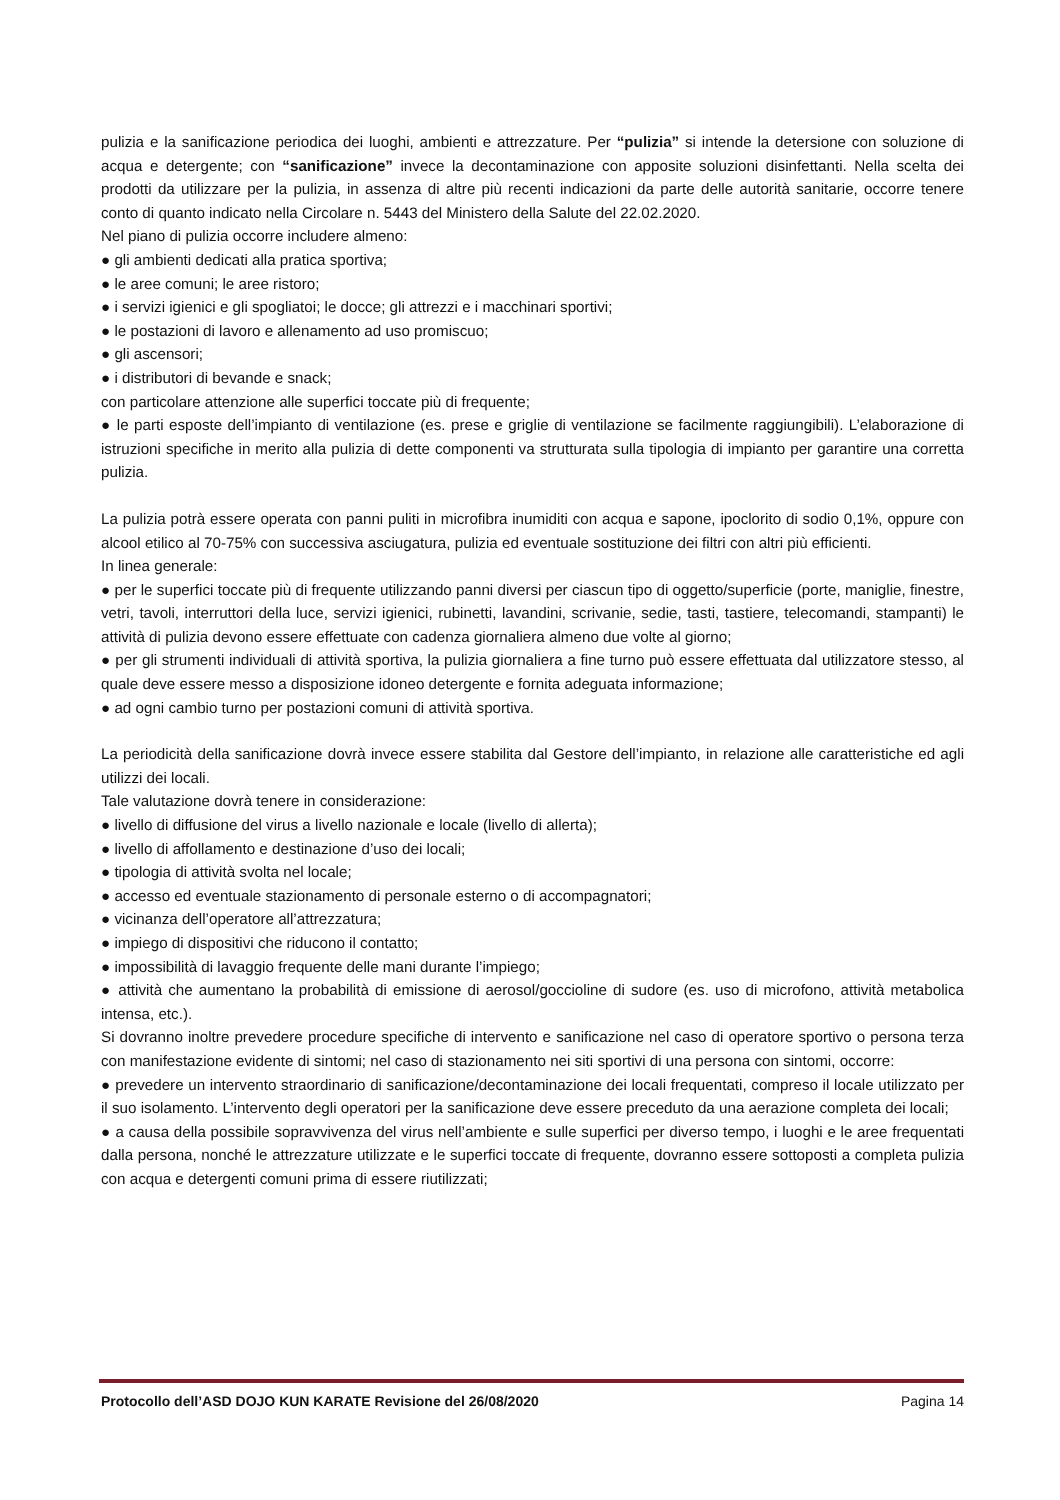pulizia e la sanificazione periodica dei luoghi, ambienti e attrezzature. Per “pulizia” si intende la detersione con soluzione di acqua e detergente; con “sanificazione” invece la decontaminazione con apposite soluzioni disinfettanti. Nella scelta dei prodotti da utilizzare per la pulizia, in assenza di altre più recenti indicazioni da parte delle autorità sanitarie, occorre tenere conto di quanto indicato nella Circolare n. 5443 del Ministero della Salute del 22.02.2020.
Nel piano di pulizia occorre includere almeno:
● gli ambienti dedicati alla pratica sportiva;
● le aree comuni; le aree ristoro;
● i servizi igienici e gli spogliatoi; le docce; gli attrezzi e i macchinari sportivi;
● le postazioni di lavoro e allenamento ad uso promiscuo;
● gli ascensori;
● i distributori di bevande e snack;
con particolare attenzione alle superfici toccate più di frequente;
● le parti esposte dell’impianto di ventilazione (es. prese e griglie di ventilazione se facilmente raggiungibili). L’elaborazione di istruzioni specifiche in merito alla pulizia di dette componenti va strutturata sulla tipologia di impianto per garantire una corretta pulizia.
La pulizia potrà essere operata con panni puliti in microfibra inumiditi con acqua e sapone, ipoclorito di sodio 0,1%, oppure con alcool etilico al 70-75% con successiva asciugatura, pulizia ed eventuale sostituzione dei filtri con altri più efficienti.
In linea generale:
● per le superfici toccate più di frequente utilizzando panni diversi per ciascun tipo di oggetto/superficie (porte, maniglie, finestre, vetri, tavoli, interruttori della luce, servizi igienici, rubinetti, lavandini, scrivanie, sedie, tasti, tastiere, telecomandi, stampanti) le attività di pulizia devono essere effettuate con cadenza giornaliera almeno due volte al giorno;
● per gli strumenti individuali di attività sportiva, la pulizia giornaliera a fine turno può essere effettuata dal utilizzatore stesso, al quale deve essere messo a disposizione idoneo detergente e fornita adeguata informazione;
● ad ogni cambio turno per postazioni comuni di attività sportiva.
La periodicità della sanificazione dovrà invece essere stabilita dal Gestore dell’impianto, in relazione alle caratteristiche ed agli utilizzi dei locali.
Tale valutazione dovrà tenere in considerazione:
● livello di diffusione del virus a livello nazionale e locale (livello di allerta);
● livello di affollamento e destinazione d’uso dei locali;
● tipologia di attività svolta nel locale;
● accesso ed eventuale stazionamento di personale esterno o di accompagnatori;
● vicinanza dell’operatore all’attrezzatura;
● impiego di dispositivi che riducono il contatto;
● impossibilità di lavaggio frequente delle mani durante l’impiego;
● attività che aumentano la probabilità di emissione di aerosol/goccioline di sudore (es. uso di microfono, attività metabolica intensa, etc.).
Si dovranno inoltre prevedere procedure specifiche di intervento e sanificazione nel caso di operatore sportivo o persona terza con manifestazione evidente di sintomi; nel caso di stazionamento nei siti sportivi di una persona con sintomi, occorre:
● prevedere un intervento straordinario di sanificazione/decontaminazione dei locali frequentati, compreso il locale utilizzato per il suo isolamento. L’intervento degli operatori per la sanificazione deve essere preceduto da una aerazione completa dei locali;
● a causa della possibile sopravvivenza del virus nell’ambiente e sulle superfici per diverso tempo, i luoghi e le aree frequentati dalla persona, nonché le attrezzature utilizzate e le superfici toccate di frequente, dovranno essere sottoposti a completa pulizia con acqua e detergenti comuni prima di essere riutilizzati;
Protocollo dell’ASD DOJO KUN KARATE Revisione del 26/08/2020 Pagina 14